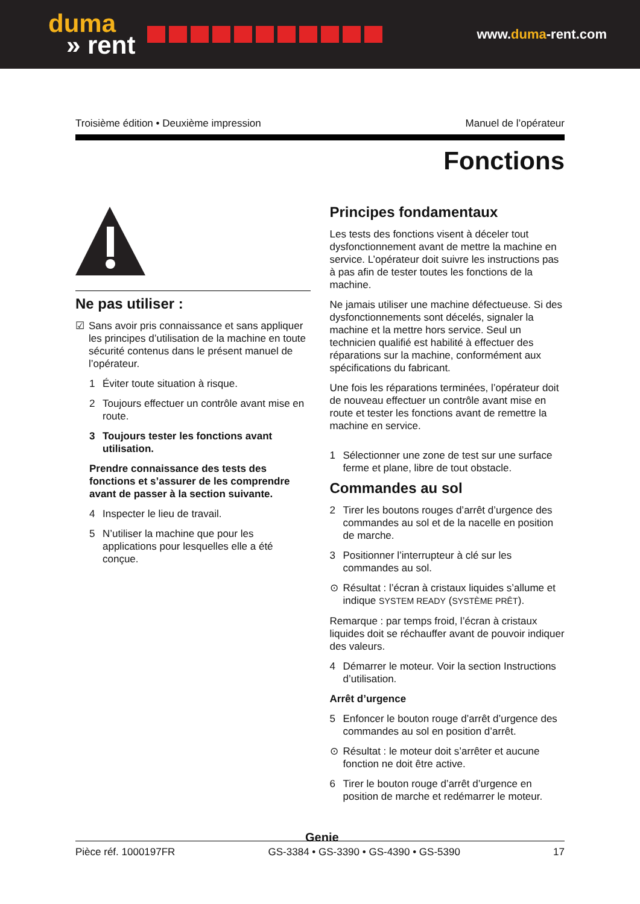duma
» rent
www.duma-rent.com
Troisième édition • Deuxième impression Manuel de l’opérateur
Fonctions
Ne pas utiliser :
☑ Sans avoir pris connaissance et sans appliquer les principes d’utilisation de la machine en toute sécurité contenus dans le présent manuel de l’opérateur.
1 Éviter toute situation à risque.
2 Toujours effectuer un contrôle avant mise en route.
3 Toujours tester les fonctions avant utilisation.
Prendre connaissance des tests des fonctions et s’assurer de les comprendre avant de passer à la section suivante.
4 Inspecter le lieu de travail.
5 N’utiliser la machine que pour les applications pour lesquelles elle a été conçue.
Principes fondamentaux
Les tests des fonctions visent à déceler tout dysfonctionnement avant de mettre la machine en service. L’opérateur doit suivre les instructions pas à pas afin de tester toutes les fonctions de la machine.
Ne jamais utiliser une machine défectueuse. Si des dysfonctionnements sont décelés, signaler la machine et la mettre hors service. Seul un technicien qualifié est habilité à effectuer des réparations sur la machine, conformément aux spécifications du fabricant.
Une fois les réparations terminées, l’opérateur doit de nouveau effectuer un contrôle avant mise en route et tester les fonctions avant de remettre la machine en service.
1 Sélectionner une zone de test sur une surface ferme et plane, libre de tout obstacle.
Commandes au sol
2 Tirer les boutons rouges d’arrêt d’urgence des commandes au sol et de la nacelle en position de marche.
3 Positionner l’interrupteur à clé sur les commandes au sol.
⊙ Résultat : l’écran à cristaux liquides s’allume et indique SYSTEM READY (SYSTÈME PRÊT).
Remarque : par temps froid, l’écran à cristaux liquides doit se réchauffer avant de pouvoir indiquer des valeurs.
4 Démarrer le moteur. Voir la section Instructions d’utilisation.
Arrêt d’urgence
5 Enfoncer le bouton rouge d’arrêt d’urgence des commandes au sol en position d’arrêt.
⊙ Résultat : le moteur doit s’arrêter et aucune fonction ne doit être active.
6 Tirer le bouton rouge d’arrêt d’urgence en position de marche et redémarrer le moteur.
Genie
Pièce réf. 1000197FR GS-3384 • GS-3390 • GS-4390 • GS-5390 17